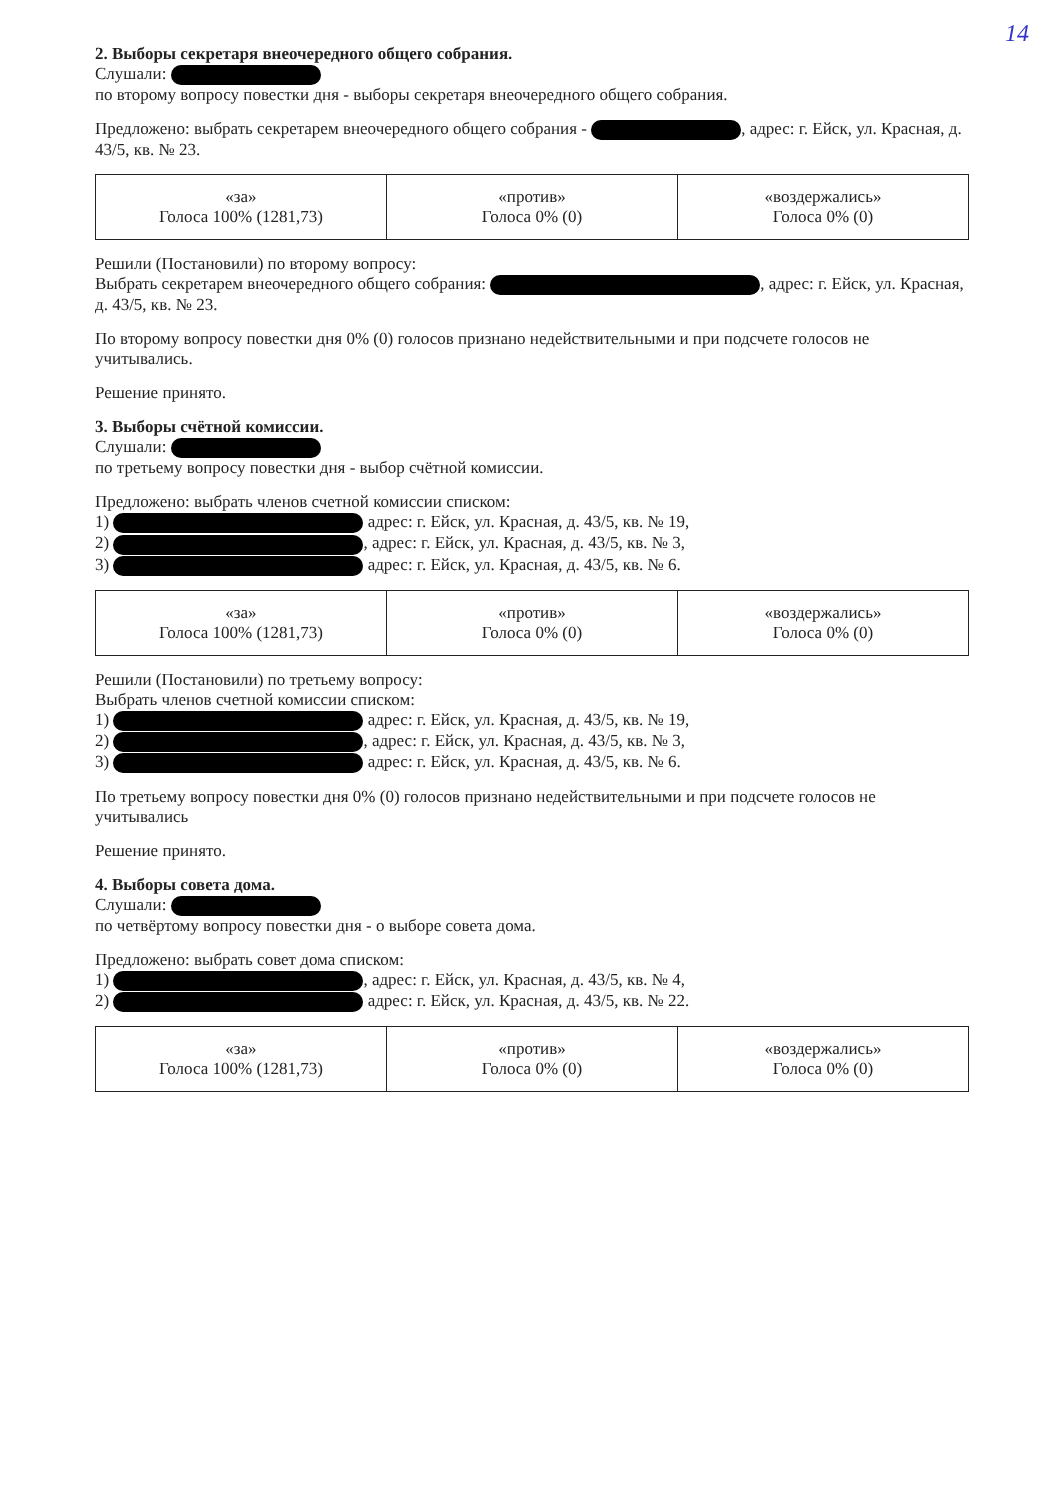14
2. Выборы секретаря внеочередного общего собрания.
Слушали:
по второму вопросу повестки дня - выборы секретаря внеочередного общего собрания.
Предложено: выбрать секретарем внеочередного общего собрания - , адрес: г. Ейск, ул. Красная, д. 43/5, кв. № 23.
| «за» Голоса 100% (1281,73) | «против» Голоса 0% (0) | «воздержались» Голоса 0% (0) |
Решили (Постановили) по второму вопросу:
Выбрать секретарем внеочередного общего собрания: , адрес: г. Ейск, ул. Красная, д. 43/5, кв. № 23.
По второму вопросу повестки дня 0% (0) голосов признано недействительными и при подсчете голосов не учитывались.
Решение принято.
3. Выборы счётной комиссии.
Слушали:
по третьему вопросу повестки дня - выбор счётной комиссии.
Предложено: выбрать членов счетной комиссии списком:
1) адрес: г. Ейск, ул. Красная, д. 43/5, кв. № 19,
2) , адрес: г. Ейск, ул. Красная, д. 43/5, кв. № 3,
3) адрес: г. Ейск, ул. Красная, д. 43/5, кв. № 6.
| «за» Голоса 100% (1281,73) | «против» Голоса 0% (0) | «воздержались» Голоса 0% (0) |
Решили (Постановили) по третьему вопросу:
Выбрать членов счетной комиссии списком:
1) адрес: г. Ейск, ул. Красная, д. 43/5, кв. № 19,
2) , адрес: г. Ейск, ул. Красная, д. 43/5, кв. № 3,
3) адрес: г. Ейск, ул. Красная, д. 43/5, кв. № 6.
По третьему вопросу повестки дня 0% (0) голосов признано недействительными и при подсчете голосов не учитывались
Решение принято.
4. Выборы совета дома.
Слушали:
по четвёртому вопросу повестки дня - о выборе совета дома.
Предложено: выбрать совет дома списком:
1) , адрес: г. Ейск, ул. Красная, д. 43/5, кв. № 4,
2) адрес: г. Ейск, ул. Красная, д. 43/5, кв. № 22.
| «за» Голоса 100% (1281,73) | «против» Голоса 0% (0) | «воздержались» Голоса 0% (0) |